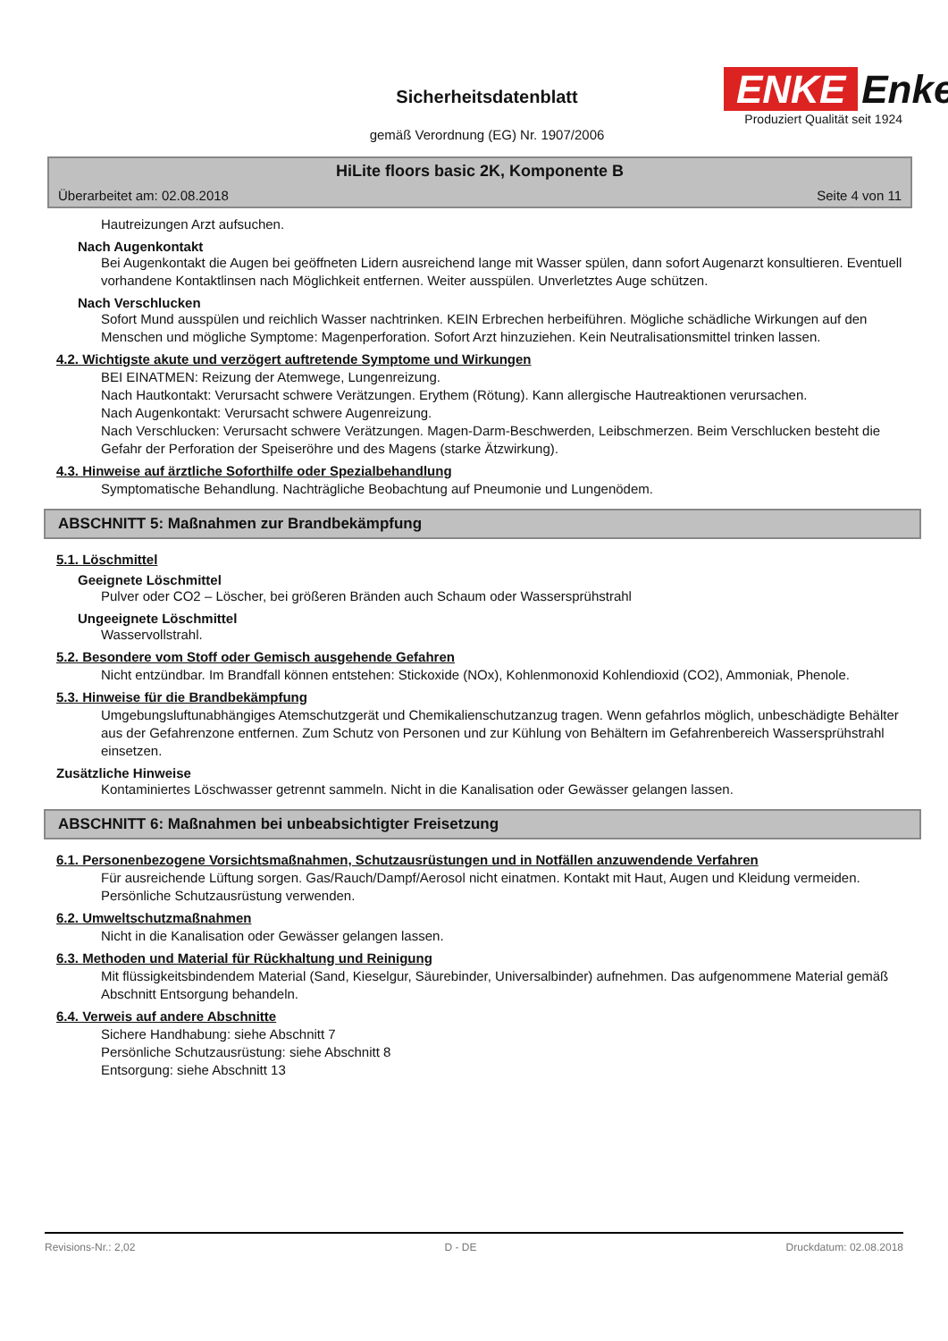Sicherheitsdatenblatt
gemäß Verordnung (EG) Nr. 1907/2006
ENKE Enke
Produziert Qualität seit 1924
HiLite floors basic 2K, Komponente B
Überarbeitet am: 02.08.2018 Seite 4 von 11
Hautreizungen Arzt aufsuchen.
Nach Augenkontakt
Bei Augenkontakt die Augen bei geöffneten Lidern ausreichend lange mit Wasser spülen, dann sofort Augenarzt konsultieren. Eventuell vorhandene Kontaktlinsen nach Möglichkeit entfernen. Weiter ausspülen. Unverletztes Auge schützen.
Nach Verschlucken
Sofort Mund ausspülen und reichlich Wasser nachtrinken. KEIN Erbrechen herbeiführen. Mögliche schädliche Wirkungen auf den Menschen und mögliche Symptome: Magenperforation. Sofort Arzt hinzuziehen. Kein Neutralisationsmittel trinken lassen.
4.2. Wichtigste akute und verzögert auftretende Symptome und Wirkungen
BEI EINATMEN: Reizung der Atemwege, Lungenreizung.
Nach Hautkontakt: Verursacht schwere Verätzungen. Erythem (Rötung). Kann allergische Hautreaktionen verursachen.
Nach Augenkontakt: Verursacht schwere Augenreizung.
Nach Verschlucken: Verursacht schwere Verätzungen. Magen-Darm-Beschwerden, Leibschmerzen. Beim Verschlucken besteht die Gefahr der Perforation der Speiseröhre und des Magens (starke Ätzwirkung).
4.3. Hinweise auf ärztliche Soforthilfe oder Spezialbehandlung
Symptomatische Behandlung. Nachträgliche Beobachtung auf Pneumonie und Lungenödem.
ABSCHNITT 5: Maßnahmen zur Brandbekämpfung
5.1. Löschmittel
Geeignete Löschmittel
Pulver oder CO2 – Löscher, bei größeren Bränden auch Schaum oder Wassersprühstrahl
Ungeeignete Löschmittel
Wasservollstrahl.
5.2. Besondere vom Stoff oder Gemisch ausgehende Gefahren
Nicht entzündbar. Im Brandfall können entstehen: Stickoxide (NOx), Kohlenmonoxid Kohlendioxid (CO2), Ammoniak, Phenole.
5.3. Hinweise für die Brandbekämpfung
Umgebungsluftunabhängiges Atemschutzgerät und Chemikalienschutzanzug tragen. Wenn gefahrlos möglich, unbeschädigte Behälter aus der Gefahrenzone entfernen. Zum Schutz von Personen und zur Kühlung von Behältern im Gefahrenbereich Wassersprühstrahl einsetzen.
Zusätzliche Hinweise
Kontaminiertes Löschwasser getrennt sammeln. Nicht in die Kanalisation oder Gewässer gelangen lassen.
ABSCHNITT 6: Maßnahmen bei unbeabsichtigter Freisetzung
6.1. Personenbezogene Vorsichtsmaßnahmen, Schutzausrüstungen und in Notfällen anzuwendende Verfahren
Für ausreichende Lüftung sorgen. Gas/Rauch/Dampf/Aerosol nicht einatmen. Kontakt mit Haut, Augen und Kleidung vermeiden. Persönliche Schutzausrüstung verwenden.
6.2. Umweltschutzmaßnahmen
Nicht in die Kanalisation oder Gewässer gelangen lassen.
6.3. Methoden und Material für Rückhaltung und Reinigung
Mit flüssigkeitsbindendem Material (Sand, Kieselgur, Säurebinder, Universalbinder) aufnehmen. Das aufgenommene Material gemäß Abschnitt Entsorgung behandeln.
6.4. Verweis auf andere Abschnitte
Sichere Handhabung: siehe Abschnitt 7
Persönliche Schutzausrüstung: siehe Abschnitt 8
Entsorgung: siehe Abschnitt 13
Revisions-Nr.: 2,02 D - DE Druckdatum: 02.08.2018